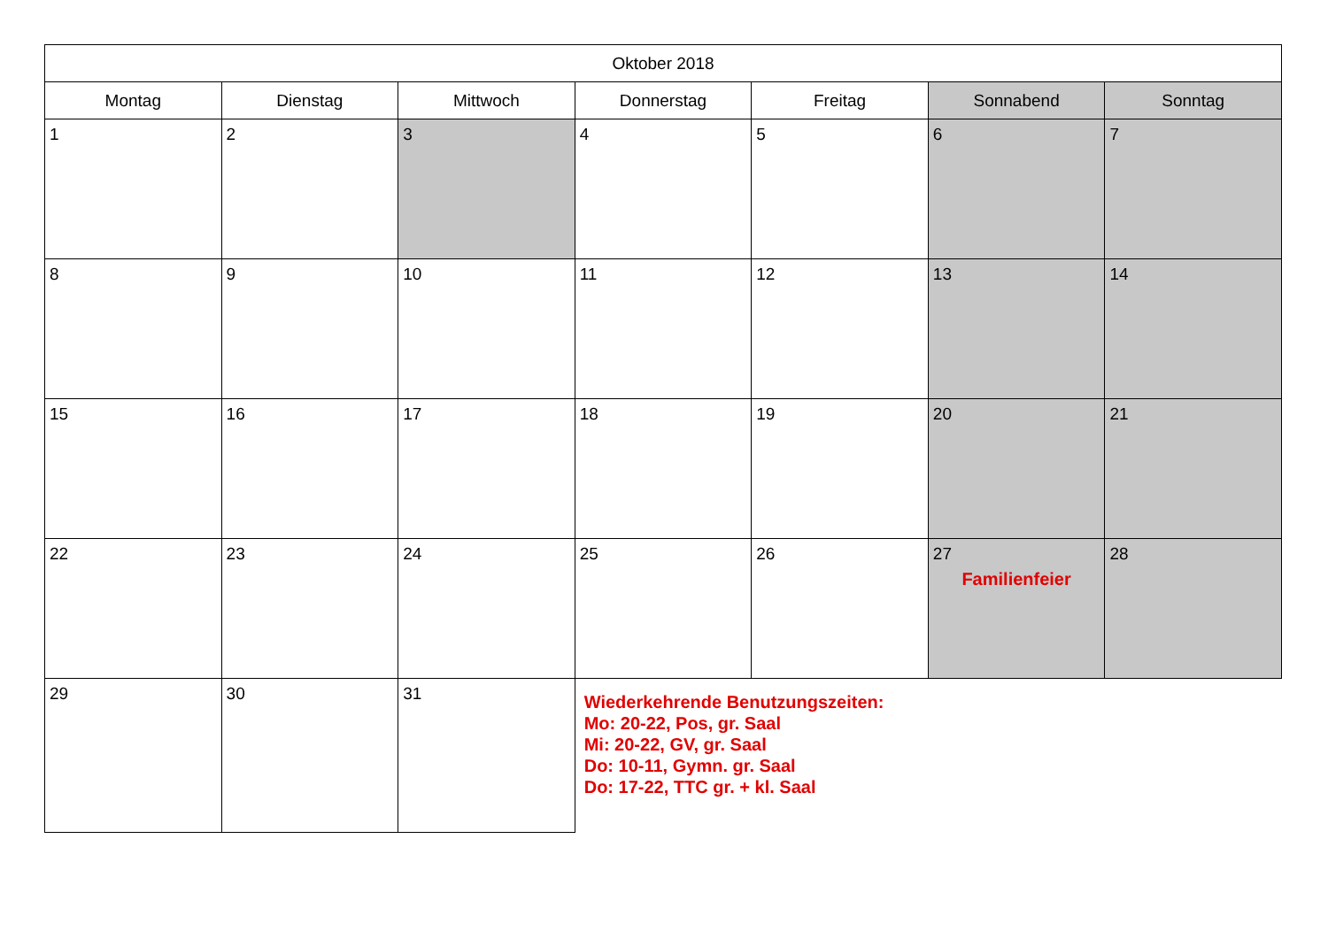| Oktober 2018 | | | | | | |
| --- | --- | --- | --- | --- | --- | --- |
| Montag | Dienstag | Mittwoch | Donnerstag | Freitag | Sonnabend | Sonntag |
| 1 | 2 | 3 | 4 | 5 | 6 | 7 |
| 8 | 9 | 10 | 11 | 12 | 13 | 14 |
| 15 | 16 | 17 | 18 | 19 | 20 | 21 |
| 22 | 23 | 24 | 25 | 26 | 27 Familienfeier | 28 |
| 29 | 30 | 31 | Wiederkehrende Benutzungszeiten: Mo: 20-22, Pos, gr. Saal Mi: 20-22, GV, gr. Saal Do: 10-11, Gymn. gr. Saal Do: 17-22, TTC gr. + kl. Saal | | | |